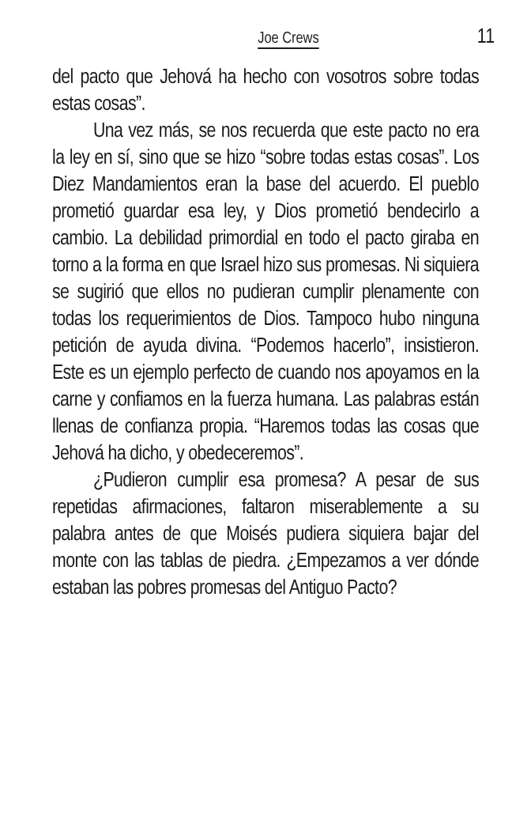Joe Crews 11
del pacto que Jehová ha hecho con vosotros sobre todas estas cosas”.
Una vez más, se nos recuerda que este pacto no era la ley en sí, sino que se hizo “sobre todas estas cosas”. Los Diez Mandamientos eran la base del acuerdo. El pueblo prometió guardar esa ley, y Dios prometió bendecirlo a cambio. La debilidad primordial en todo el pacto giraba en torno a la forma en que Israel hizo sus promesas. Ni siquiera se sugirió que ellos no pudieran cumplir plenamente con todas los requerimientos de Dios. Tampoco hubo ninguna petición de ayuda divina. “Podemos hacerlo”, insistieron. Este es un ejemplo perfecto de cuando nos apoyamos en la carne y confiamos en la fuerza humana. Las palabras están llenas de confianza propia. “Haremos todas las cosas que Jehová ha dicho, y obedeceremos”.
¿Pudieron cumplir esa promesa? A pesar de sus repetidas afirmaciones, faltaron miserablemente a su palabra antes de que Moisés pudiera siquiera bajar del monte con las tablas de piedra. ¿Empezamos a ver dónde estaban las pobres promesas del Antiguo Pacto?